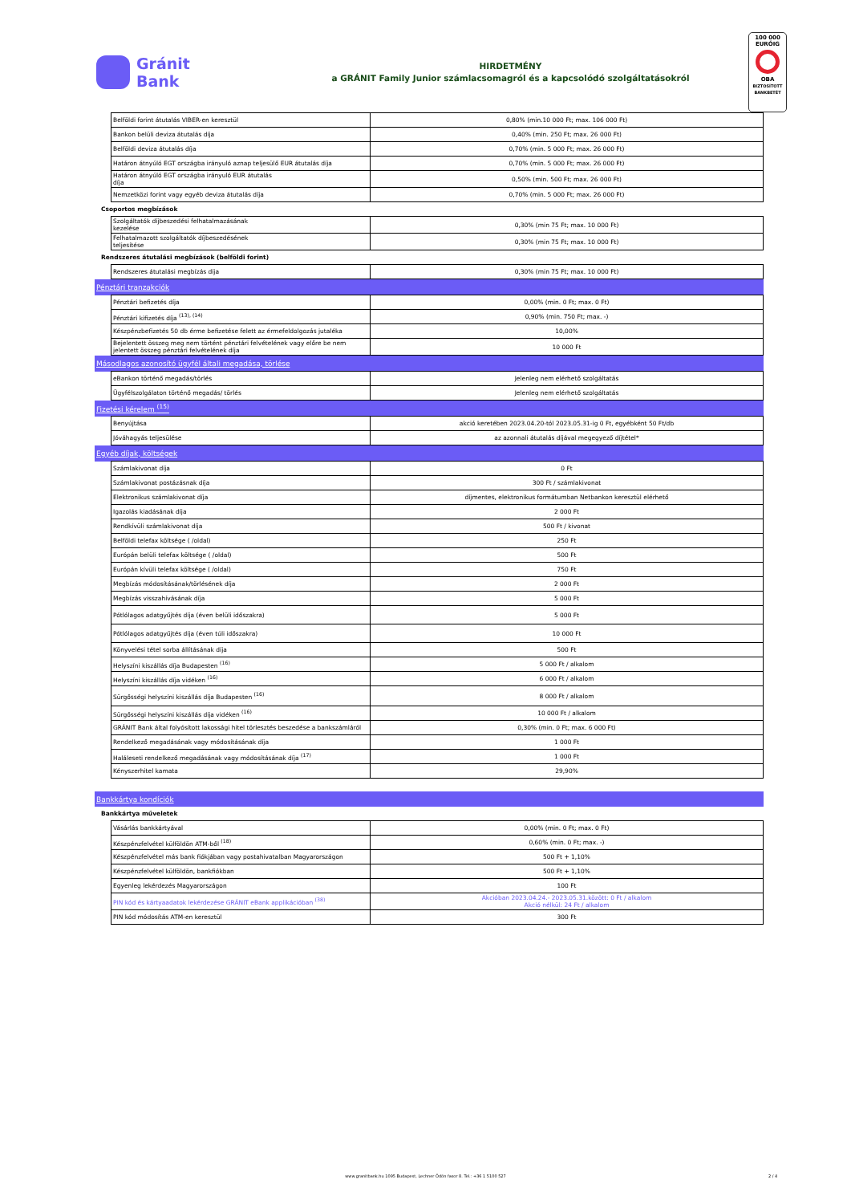Gránit
Bank
HIRDETMÉNY
a GRÁNIT Family Junior számlacsomagról és a kapcsolódó szolgáltatásokról
100 000
EURÓIG
OBA
BIZTOSÍTOTT BANKBETÉT
| | Belföldi forint átutalás VIBER-en keresztül | 0,80% (min.10 000 Ft; max. 106 000 Ft) |
| | Bankon belüli deviza átutalás díja | 0,40% (min. 250 Ft; max. 26 000 Ft) |
| | Belföldi deviza átutalás díja | 0,70% (min. 5 000 Ft; max. 26 000 Ft) |
| | Határon átnyúló EGT országba irányuló aznap teljesülő EUR átutalás díja | 0,70% (min. 5 000 Ft; max. 26 000 Ft) |
| | Határon átnyúló EGT országba irányuló EUR átutalás díja | 0,50% (min. 500 Ft; max. 26 000 Ft) |
| | Nemzetközi forint vagy egyéb deviza átutalás díja | 0,70% (min. 5 000 Ft; max. 26 000 Ft) |
| Csoportos megbízások | | |
| | Szolgáltatók díjbeszedési felhatalmazásának kezelése | 0,30% (min 75 Ft; max. 10 000 Ft) |
| | Felhatalmazott szolgáltatók díjbeszedésének teljesítése | 0,30% (min 75 Ft; max. 10 000 Ft) |
| Rendszeres átutalási megbízások (belföldi forint) | | |
| | Rendszeres átutalási megbízás díja | 0,30% (min 75 Ft; max. 10 000 Ft) |
| Pénztári tranzakciók | | |
| | Pénztári befizetés díja | 0,00% (min. 0 Ft; max. 0 Ft) |
| | Pénztári kifizetés díja <sup>(13), (14)</sup> | 0,90% (min. 750 Ft; max. -) |
| | Készpénzbefizetés 50 db érme befizetése felett az érmefeldolgozás jutaléka | 10,00% |
| | Bejelentett összeg meg nem történt pénztári felvételének vagy előre be nem jelentett összeg pénztári felvételének díja | 10 000 Ft |
| Másodlagos azonosító ügyfél általi megadása, törlése | | |
| | eBankon történő megadás/törlés | Jelenleg nem elérhető szolgáltatás |
| | Ügyfélszolgálaton történő megadás/ törlés | Jelenleg nem elérhető szolgáltatás |
| Fizetési kérelem <sup>(15)</sup> | | |
| | Benyújtása | akció keretében 2023.04.20-tól 2023.05.31-ig 0 Ft, egyébként 50 Ft/db |
| | Jóváhagyás teljesülése | az azonnali átutalás díjával megegyező díjtétel* |
| Egyéb díjak, költségek | | |
| | Számlakivonat díja | 0 Ft |
| | Számlakivonat postázásnak díja | 300 Ft / számlakivonat |
| | Elektronikus számlakivonat díja | díjmentes, elektronikus formátumban Netbankon keresztül elérhető |
| | Igazolás kiadásának díja | 2 000 Ft |
| | Rendkívüli számlakivonat díja | 500 Ft / kivonat |
| | Belföldi telefax költsége ( /oldal) | 250 Ft |
| | Európán belüli telefax költsége ( /oldal) | 500 Ft |
| | Európán kívüli telefax költsége ( /oldal) | 750 Ft |
| | Megbízás módosításának/törlésének díja | 2 000 Ft |
| | Megbízás visszahívásának díja | 5 000 Ft |
| | Pótlólagos adatgyűjtés díja (éven belüli időszakra) | 5 000 Ft |
| | Pótlólagos adatgyűjtés díja (éven túli időszakra) | 10 000 Ft |
| | Könyvelési tétel sorba állításának díja | 500 Ft |
| | Helyszíni kiszállás díja Budapesten <sup>(16)</sup> | 5 000 Ft / alkalom |
| | Helyszíni kiszállás díja vidéken <sup>(16)</sup> | 6 000 Ft / alkalom |
| | Sürgősségi helyszíni kiszállás díja Budapesten <sup>(16)</sup> | 8 000 Ft / alkalom |
| | Sürgősségi helyszíni kiszállás díja vidéken <sup>(16)</sup> | 10 000 Ft / alkalom |
| | GRÁNIT Bank által folyósított lakossági hitel törlesztés beszedése a bankszámláról | 0,30% (min. 0 Ft; max. 6 000 Ft) |
| | Rendelkező megadásának vagy módosításának díja | 1 000 Ft |
| | Haláleseti rendelkező megadásának vagy módosításának díja <sup>(17)</sup> | 1 000 Ft |
| | Kényszerhitel kamata | 29,90% |
| Bankkártya kondíciók | | |
| Bankkártya műveletek | | |
| | Vásárlás bankkártyával | 0,00% (min. 0 Ft; max. 0 Ft) |
| | Készpénzfelvétel külföldön ATM-ből <sup>(18)</sup> | 0,60% (min. 0 Ft; max. -) |
| | Készpénzfelvétel más bank fiókjában vagy postahivatalban Magyarországon | 500 Ft + 1,10% |
| | Készpénzfelvétel külföldön, bankfiókban | 500 Ft + 1,10% |
| | Egyenleg lekérdezés Magyarországon | 100 Ft |
| | PIN kód és kártyaadatok lekérdezése GRÁNIT eBank applikációban <sup>(38)</sup> | Akcióban 2023.04.24.- 2023.05.31.között: 0 Ft / alkalom Akció nélkül: 24 Ft / alkalom |
| | PIN kód módosítás ATM-en keresztül | 300 Ft |
www.granitbank.hu 1095 Budapest, Lechner Ödön fasor 8. Tel.: +36 1 5100 527 2 / 4